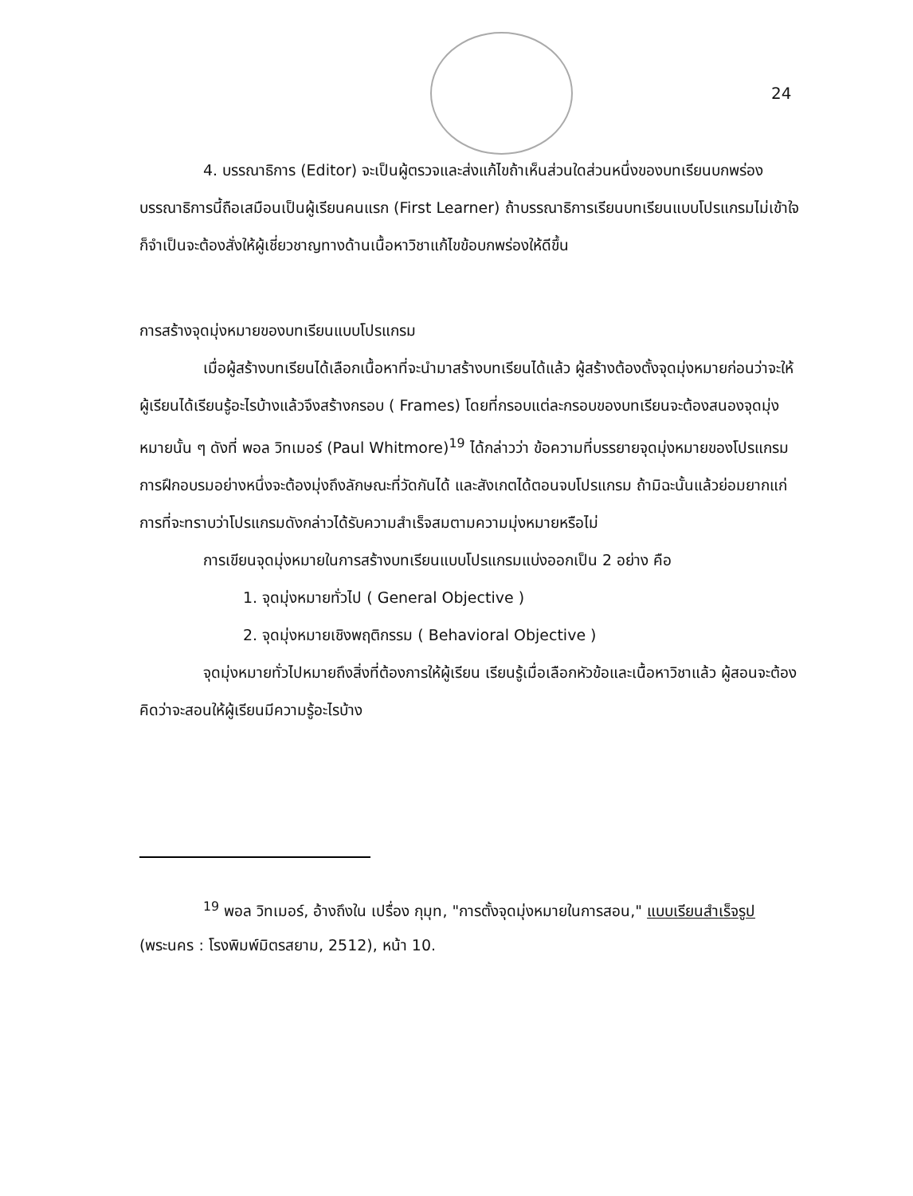24
4. บรรณาธิการ (Editor) จะเป็นผู้ตรวจและส่งแก้ไขถ้าเห็นส่วนใดส่วนหนึ่งของบทเรียนบกพร่อง บรรณาธิการนี้ถือเสมือนเป็นผู้เรียนคนแรก (First Learner) ถ้าบรรณาธิการเรียนบทเรียนแบบโปรแกรมไม่เข้าใจ ก็จำเป็นจะต้องสั่งให้ผู้เชี่ยวชาญทางด้านเนื้อหาวิชาแก้ไขข้อบกพร่องให้ดีขึ้น
การสร้างจุดมุ่งหมายของบทเรียนแบบโปรแกรม
เมื่อผู้สร้างบทเรียนได้เลือกเนื้อหาที่จะนำมาสร้างบทเรียนได้แล้ว ผู้สร้างต้องตั้งจุดมุ่งหมายก่อนว่าจะให้ผู้เรียนได้เรียนรู้อะไรบ้างแล้วจึงสร้างกรอบ ( Frames) โดยที่กรอบแต่ละกรอบของบทเรียนจะต้องสนองจุดมุ่งหมายนั้น ๆ ดังที่ พอล วิทเมอร์ (Paul Whitmore)<sup>19</sup> ได้กล่าวว่า ข้อความที่บรรยายจุดมุ่งหมายของโปรแกรมการฝึกอบรมอย่างหนึ่งจะต้องมุ่งถึงลักษณะที่วัดกันได้ และสังเกตได้ตอนจบโปรแกรม ถ้ามิฉะนั้นแล้วย่อมยากแก่การที่จะทราบว่าโปรแกรมดังกล่าวได้รับความสำเร็จสมตามความมุ่งหมายหรือไม่
การเขียนจุดมุ่งหมายในการสร้างบทเรียนแบบโปรแกรมแบ่งออกเป็น 2 อย่าง คือ
1. จุดมุ่งหมายทั่วไป ( General Objective )
2. จุดมุ่งหมายเชิงพฤติกรรม ( Behavioral Objective )
จุดมุ่งหมายทั่วไปหมายถึงสิ่งที่ต้องการให้ผู้เรียน เรียนรู้เมื่อเลือกหัวข้อและเนื้อหาวิชาแล้ว ผู้สอนจะต้องคิดว่าจะสอนให้ผู้เรียนมีความรู้อะไรบ้าง
<sup>19</sup> พอล วิทเมอร์, อ้างถึงใน เปรื่อง กุมุท, "การตั้งจุดมุ่งหมายในการสอน," แบบเรียนสำเร็จรูป (พระนคร : โรงพิมพ์มิตรสยาม, 2512), หน้า 10.